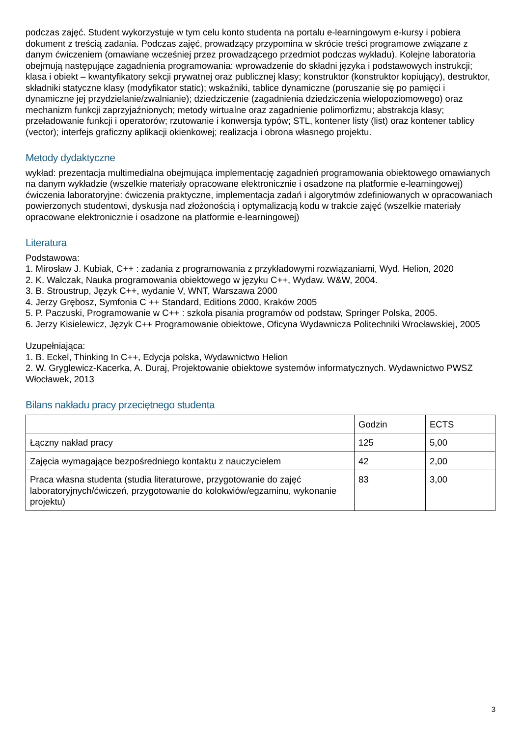podczas zajęć. Student wykorzystuje w tym celu konto studenta na portalu e-learningowym e-kursy i pobiera dokument z treścią zadania. Podczas zajęć, prowadzący przypomina w skrócie treści programowe związane z danym ćwiczeniem (omawiane wcześniej przez prowadzącego przedmiot podczas wykładu). Kolejne laboratoria obejmują następujące zagadnienia programowania: wprowadzenie do składni języka i podstawowych instrukcji; klasa i obiekt – kwantyfikatory sekcji prywatnej oraz publicznej klasy; konstruktor (konstruktor kopiujący), destruktor, składniki statyczne klasy (modyfikator static); wskaźniki, tablice dynamiczne (poruszanie się po pamięci i dynamiczne jej przydzielanie/zwalnianie); dziedziczenie (zagadnienia dziedziczenia wielopoziomowego) oraz mechanizm funkcji zaprzyjaźnionych; metody wirtualne oraz zagadnienie polimorfizmu; abstrakcja klasy; przeładowanie funkcji i operatorów; rzutowanie i konwersja typów; STL, kontener listy (list) oraz kontener tablicy (vector); interfejs graficzny aplikacji okienkowej; realizacja i obrona własnego projektu.
Metody dydaktyczne
wykład: prezentacja multimedialna obejmująca implementację zagadnień programowania obiektowego omawianych na danym wykładzie (wszelkie materiały opracowane elektronicznie i osadzone na platformie e-learningowej)
ćwiczenia laboratoryjne: ćwiczenia praktyczne, implementacja zadań i algorytmów zdefiniowanych w opracowaniach powierzonych studentowi, dyskusja nad złożonością i optymalizacją kodu w trakcie zajęć (wszelkie materiały opracowane elektronicznie i osadzone na platformie e-learningowej)
Literatura
Podstawowa:
1. Mirosław J. Kubiak, C++ : zadania z programowania z przykładowymi rozwiązaniami, Wyd. Helion, 2020
2. K. Walczak, Nauka programowania obiektowego w języku C++, Wydaw. W&W, 2004.
3. B. Stroustrup, Język C++, wydanie V, WNT, Warszawa 2000
4. Jerzy Grębosz, Symfonia C ++ Standard, Editions 2000, Kraków 2005
5. P. Paczuski, Programowanie w C++ : szkoła pisania programów od podstaw, Springer Polska, 2005.
6. Jerzy Kisielewicz, Język C++ Programowanie obiektowe, Oficyna Wydawnicza Politechniki Wrocławskiej, 2005
Uzupełniająca:
1. B. Eckel, Thinking In C++, Edycja polska, Wydawnictwo Helion
2. W. Gryglewicz-Kacerka, A. Duraj, Projektowanie obiektowe systemów informatycznych. Wydawnictwo PWSZ Włocławek, 2013
Bilans nakładu pracy przeciętnego studenta
| | Godzin | ECTS |
| Łączny nakład pracy | 125 | 5,00 |
| Zajęcia wymagające bezpośredniego kontaktu z nauczycielem | 42 | 2,00 |
| Praca własna studenta (studia literaturowe, przygotowanie do zajęć laboratoryjnych/ćwiczeń, przygotowanie do kolokwiów/egzaminu, wykonanie projektu) | 83 | 3,00 |
3